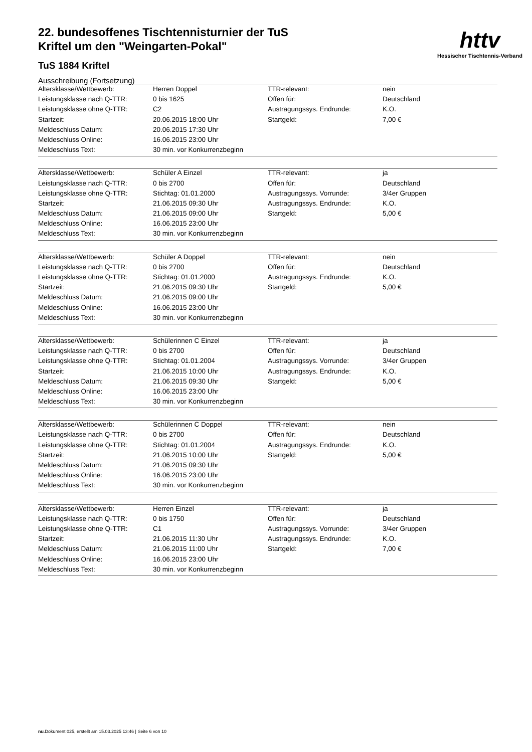httv
Hessischer Tischtennis-Verband
22. bundesoffenes Tischtennisturnier der TuS
Kriftel um den "Weingarten-Pokal"
TuS 1884 Kriftel
Ausschreibung (Fortsetzung)
| Altersklasse/Wettbewerb: | Herren Doppel | TTR-relevant: | nein |
| Leistungsklasse nach Q-TTR: | 0 bis 1625 | Offen für: | Deutschland |
| Leistungsklasse ohne Q-TTR: | C2 | Austragungssys. Endrunde: | K.O. |
| Startzeit: | 20.06.2015 18:00 Uhr | Startgeld: | 7,00 € |
| Meldeschluss Datum: | 20.06.2015 17:30 Uhr | | |
| Meldeschluss Online: | 16.06.2015 23:00 Uhr | | |
| Meldeschluss Text: | 30 min. vor Konkurrenzbeginn | | |
| Altersklasse/Wettbewerb: | Schüler A Einzel | TTR-relevant: | ja |
| Leistungsklasse nach Q-TTR: | 0 bis 2700 | Offen für: | Deutschland |
| Leistungsklasse ohne Q-TTR: | Stichtag: 01.01.2000 | Austragungssys. Vorrunde: | 3/4er Gruppen |
| Startzeit: | 21.06.2015 09:30 Uhr | Austragungssys. Endrunde: | K.O. |
| Meldeschluss Datum: | 21.06.2015 09:00 Uhr | Startgeld: | 5,00 € |
| Meldeschluss Online: | 16.06.2015 23:00 Uhr | | |
| Meldeschluss Text: | 30 min. vor Konkurrenzbeginn | | |
| Altersklasse/Wettbewerb: | Schüler A Doppel | TTR-relevant: | nein |
| Leistungsklasse nach Q-TTR: | 0 bis 2700 | Offen für: | Deutschland |
| Leistungsklasse ohne Q-TTR: | Stichtag: 01.01.2000 | Austragungssys. Endrunde: | K.O. |
| Startzeit: | 21.06.2015 09:30 Uhr | Startgeld: | 5,00 € |
| Meldeschluss Datum: | 21.06.2015 09:00 Uhr | | |
| Meldeschluss Online: | 16.06.2015 23:00 Uhr | | |
| Meldeschluss Text: | 30 min. vor Konkurrenzbeginn | | |
| Altersklasse/Wettbewerb: | Schülerinnen C Einzel | TTR-relevant: | ja |
| Leistungsklasse nach Q-TTR: | 0 bis 2700 | Offen für: | Deutschland |
| Leistungsklasse ohne Q-TTR: | Stichtag: 01.01.2004 | Austragungssys. Vorrunde: | 3/4er Gruppen |
| Startzeit: | 21.06.2015 10:00 Uhr | Austragungssys. Endrunde: | K.O. |
| Meldeschluss Datum: | 21.06.2015 09:30 Uhr | Startgeld: | 5,00 € |
| Meldeschluss Online: | 16.06.2015 23:00 Uhr | | |
| Meldeschluss Text: | 30 min. vor Konkurrenzbeginn | | |
| Altersklasse/Wettbewerb: | Schülerinnen C Doppel | TTR-relevant: | nein |
| Leistungsklasse nach Q-TTR: | 0 bis 2700 | Offen für: | Deutschland |
| Leistungsklasse ohne Q-TTR: | Stichtag: 01.01.2004 | Austragungssys. Endrunde: | K.O. |
| Startzeit: | 21.06.2015 10:00 Uhr | Startgeld: | 5,00 € |
| Meldeschluss Datum: | 21.06.2015 09:30 Uhr | | |
| Meldeschluss Online: | 16.06.2015 23:00 Uhr | | |
| Meldeschluss Text: | 30 min. vor Konkurrenzbeginn | | |
| Altersklasse/Wettbewerb: | Herren Einzel | TTR-relevant: | ja |
| Leistungsklasse nach Q-TTR: | 0 bis 1750 | Offen für: | Deutschland |
| Leistungsklasse ohne Q-TTR: | C1 | Austragungssys. Vorrunde: | 3/4er Gruppen |
| Startzeit: | 21.06.2015 11:30 Uhr | Austragungssys. Endrunde: | K.O. |
| Meldeschluss Datum: | 21.06.2015 11:00 Uhr | Startgeld: | 7,00 € |
| Meldeschluss Online: | 16.06.2015 23:00 Uhr | | |
| Meldeschluss Text: | 30 min. vor Konkurrenzbeginn | | |
nu.Dokument 025, erstellt am 15.03.2025 13:46 | Seite 6 von 10